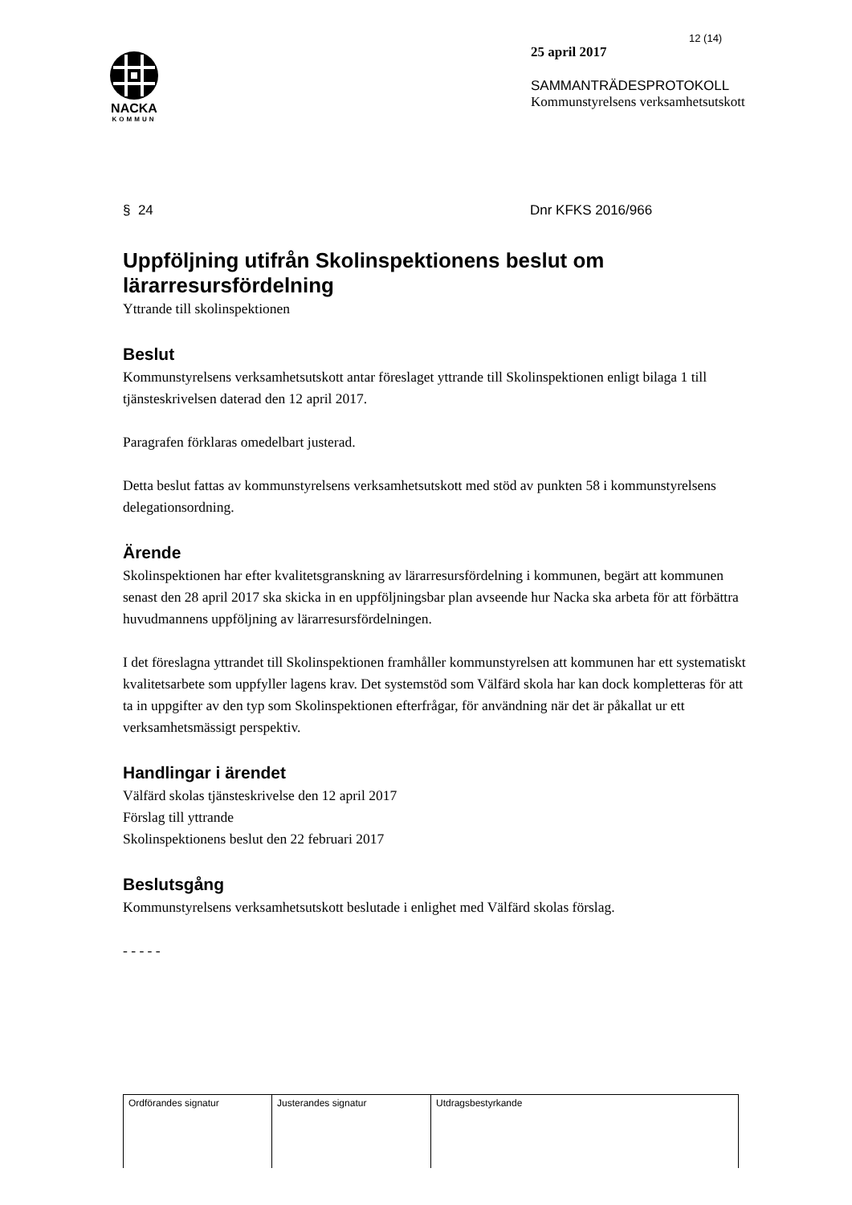NACKA
KOMMUN
12 (14)
25 april 2017
SAMMANTRÄDESPROTOKOLL
Kommunstyrelsens verksamhetsutskott
§ 24 Dnr KFKS 2016/966
Uppföljning utifrån Skolinspektionens beslut om lärarresursfördelning
Yttrande till skolinspektionen
Beslut
Kommunstyrelsens verksamhetsutskott antar föreslaget yttrande till Skolinspektionen enligt bilaga 1 till tjänsteskrivelsen daterad den 12 april 2017.
Paragrafen förklaras omedelbart justerad.
Detta beslut fattas av kommunstyrelsens verksamhetsutskott med stöd av punkten 58 i kommunstyrelsens delegationsordning.
Ärende
Skolinspektionen har efter kvalitetsgranskning av lärarresursfördelning i kommunen, begärt att kommunen senast den 28 april 2017 ska skicka in en uppföljningsbar plan avseende hur Nacka ska arbeta för att förbättra huvudmannens uppföljning av lärarresursfördelningen.
I det föreslagna yttrandet till Skolinspektionen framhåller kommunstyrelsen att kommunen har ett systematiskt kvalitetsarbete som uppfyller lagens krav. Det systemstöd som Välfärd skola har kan dock kompletteras för att ta in uppgifter av den typ som Skolinspektionen efterfrågar, för användning när det är påkallat ur ett verksamhetsmässigt perspektiv.
Handlingar i ärendet
Välfärd skolas tjänsteskrivelse den 12 april 2017
Förslag till yttrande
Skolinspektionens beslut den 22 februari 2017
Beslutsgång
Kommunstyrelsens verksamhetsutskott beslutade i enlighet med Välfärd skolas förslag.
- - - - -
| Ordförandes signatur | Justerandes signatur | Utdragsbestyrkande |